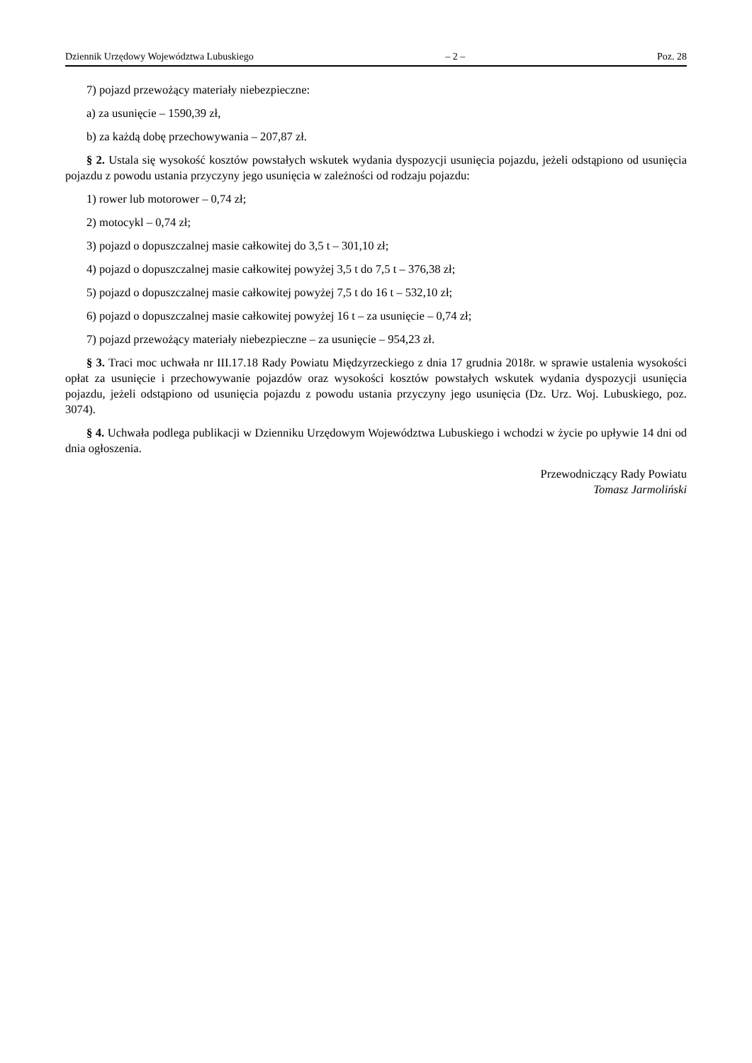Dziennik Urzędowy Województwa Lubuskiego – 2 – Poz. 28
7) pojazd przewożący materiały niebezpieczne:
a) za usunięcie – 1590,39 zł,
b) za każdą dobę przechowywania – 207,87 zł.
§ 2. Ustala się wysokość kosztów powstałych wskutek wydania dyspozycji usunięcia pojazdu, jeżeli odstąpiono od usunięcia pojazdu z powodu ustania przyczyny jego usunięcia w zależności od rodzaju pojazdu:
1) rower lub motorower – 0,74 zł;
2) motocykl – 0,74 zł;
3) pojazd o dopuszczalnej masie całkowitej do 3,5 t – 301,10 zł;
4) pojazd o dopuszczalnej masie całkowitej powyżej 3,5 t do 7,5 t – 376,38 zł;
5) pojazd o dopuszczalnej masie całkowitej powyżej 7,5 t do 16 t – 532,10 zł;
6) pojazd o dopuszczalnej masie całkowitej powyżej 16 t – za usunięcie – 0,74 zł;
7) pojazd przewożący materiały niebezpieczne – za usunięcie – 954,23 zł.
§ 3. Traci moc uchwała nr III.17.18 Rady Powiatu Międzyrzeckiego z dnia 17 grudnia 2018r. w sprawie ustalenia wysokości opłat za usunięcie i przechowywanie pojazdów oraz wysokości kosztów powstałych wskutek wydania dyspozycji usunięcia pojazdu, jeżeli odstąpiono od usunięcia pojazdu z powodu ustania przyczyny jego usunięcia (Dz. Urz. Woj. Lubuskiego, poz. 3074).
§ 4. Uchwała podlega publikacji w Dzienniku Urzędowym Województwa Lubuskiego i wchodzi w życie po upływie 14 dni od dnia ogłoszenia.
Przewodniczący Rady Powiatu
Tomasz Jarmoliński